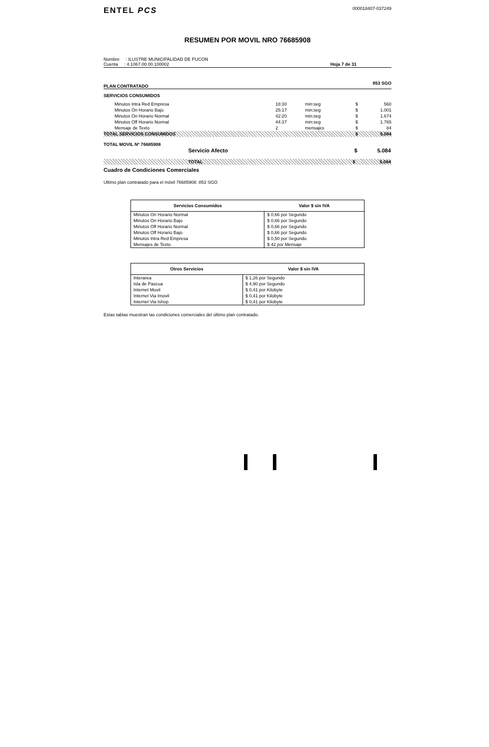ENTEL PCS 000018407-037249
RESUMEN POR MOVIL NRO 76685908
Nombre : ILUSTRE MUNICIPALIDAD DE PUCON
Cuenta : 4.1067.00.00.100002
Hoja 7 de 31
PLAN CONTRATADO 853 SGO
SERVICIOS CONSUMIDOS
| Minutos Intra Red Empresa | 18:30 | min:seg | $ | 560 |
| Minutos On Horario Bajo | 25:17 | min:seg | $ | 1.001 |
| Minutos On Horario Normal | 42:20 | min:seg | $ | 1.674 |
| Minutos Off Horario Normal | 44:37 | min:seg | $ | 1.765 |
| Mensaje de Texto | 2 | mensajes | $ | 84 |
| TOTAL SERVICIOS CONSUMIDOS | | | $ | 5.084 |
TOTAL MOVIL Nº 76685908
| Servicio Afecto | $ | 5.084 |
| TOTAL | $ | 5.084 |
Cuadro de Condiciones Comerciales
Ultimo plan contratado para el móvil 76685908: 853 SGO
| Servicios Consumidos | Valor $ sin IVA |
| --- | --- |
| Minutos On Horario Normal | $ 0,66 por Segundo |
| Minutos On Horario Bajo | $ 0,66 por Segundo |
| Minutos Off Horario Normal | $ 0,66 por Segundo |
| Minutos Off Horario Bajo | $ 0,66 por Segundo |
| Minutos Intra Red Empresa | $ 0,50 por Segundo |
| Mensajes de Texto | $ 42 por Mensaje |
| Otros Servicios | Valor $ sin IVA |
| --- | --- |
| Interarea | $ 1,26 por Segundo |
| Isla de Pascua | $ 4,90 por Segundo |
| Internet Movil | $ 0,41 por Kilobyte |
| Internet Via Imovil | $ 0,41 por Kilobyte |
| Internet Via Ishop | $ 0,41 por Kilobyte |
Estas tablas muestran las condiciones comerciales del último plan contratado.